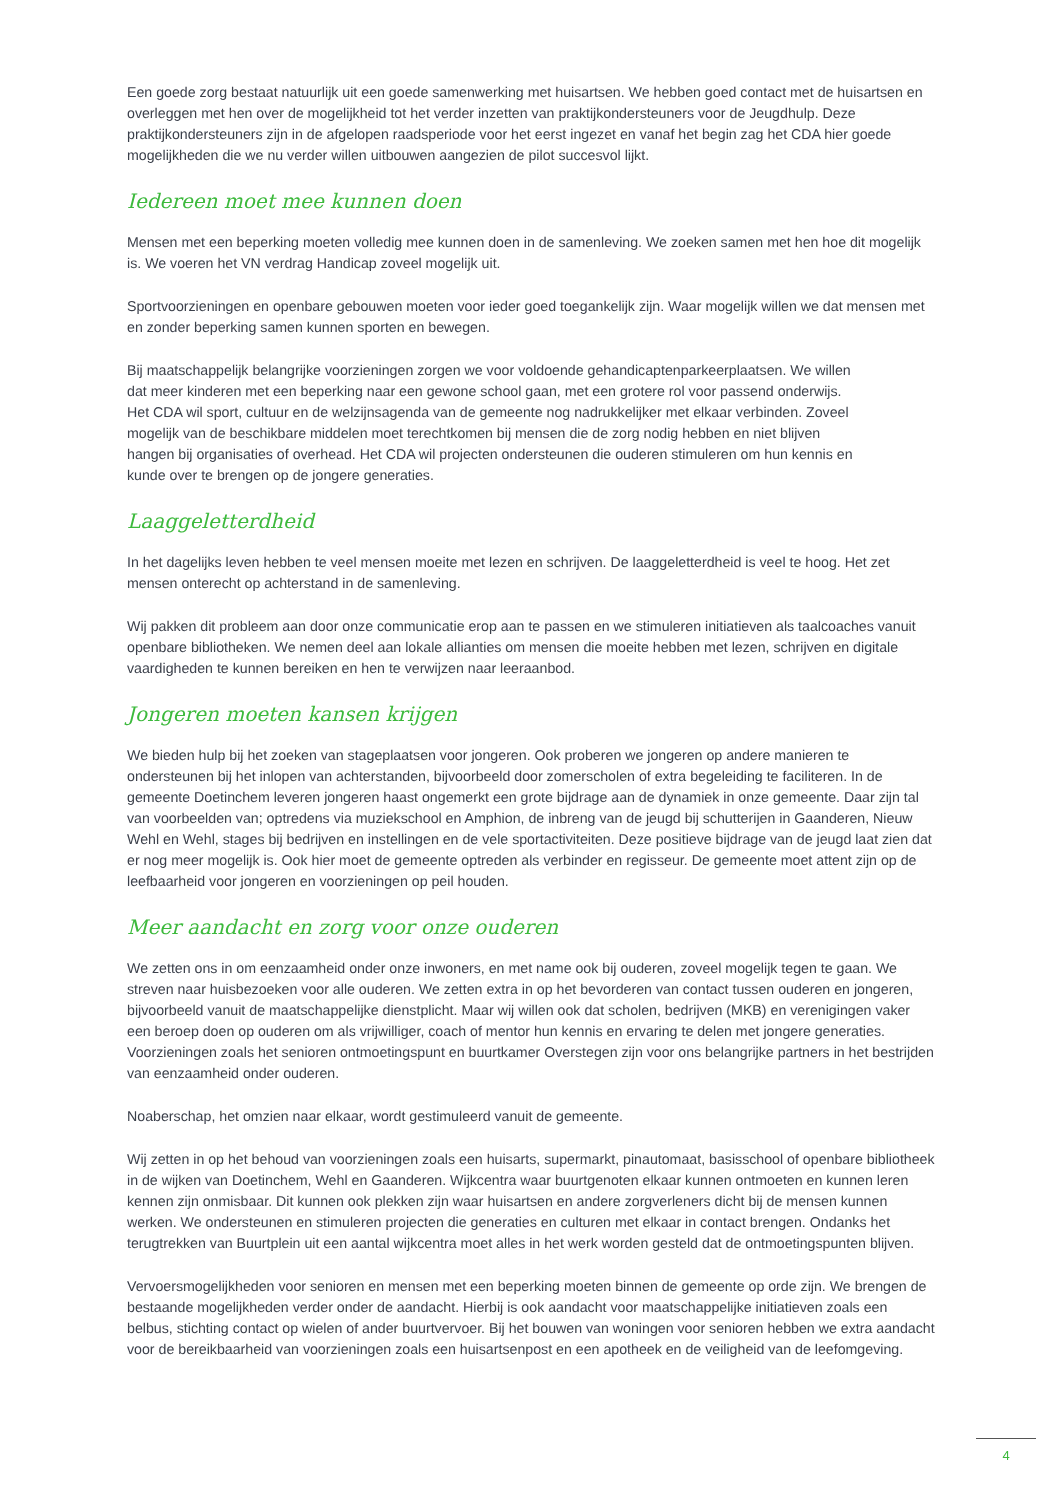Een goede zorg bestaat natuurlijk uit een goede samenwerking met huisartsen. We hebben goed contact met de huisartsen en overleggen met hen over de mogelijkheid tot het verder inzetten van praktijkondersteuners voor de Jeugdhulp. Deze praktijkondersteuners zijn in de afgelopen raadsperiode voor het eerst ingezet en vanaf het begin zag het CDA hier goede mogelijkheden die we nu verder willen uitbouwen aangezien de pilot succesvol lijkt.
Iedereen moet mee kunnen doen
Mensen met een beperking moeten volledig mee kunnen doen in de samenleving. We zoeken samen met hen hoe dit mogelijk is. We voeren het VN verdrag Handicap zoveel mogelijk uit.
Sportvoorzieningen en openbare gebouwen moeten voor ieder goed toegankelijk zijn. Waar mogelijk willen we dat mensen met en zonder beperking samen kunnen sporten en bewegen.
Bij maatschappelijk belangrijke voorzieningen zorgen we voor voldoende gehandicaptenparkeerplaatsen. We willen dat meer kinderen met een beperking naar een gewone school gaan, met een grotere rol voor passend onderwijs. Het CDA wil sport, cultuur en de welzijnsagenda van de gemeente nog nadrukkelijker met elkaar verbinden. Zoveel mogelijk van de beschikbare middelen moet terechtkomen bij mensen die de zorg nodig hebben en niet blijven hangen bij organisaties of overhead. Het CDA wil projecten ondersteunen die ouderen stimuleren om hun kennis en kunde over te brengen op de jongere generaties.
Laaggeletterdheid
In het dagelijks leven hebben te veel mensen moeite met lezen en schrijven. De laaggeletterdheid is veel te hoog. Het zet mensen onterecht op achterstand in de samenleving.
Wij pakken dit probleem aan door onze communicatie erop aan te passen en we stimuleren initiatieven als taalcoaches vanuit openbare bibliotheken. We nemen deel aan lokale allianties om mensen die moeite hebben met lezen, schrijven en digitale vaardigheden te kunnen bereiken en hen te verwijzen naar leeraanbod.
Jongeren moeten kansen krijgen
We bieden hulp bij het zoeken van stageplaatsen voor jongeren. Ook proberen we jongeren op andere manieren te ondersteunen bij het inlopen van achterstanden, bijvoorbeeld door zomerscholen of extra begeleiding te faciliteren. In de gemeente Doetinchem leveren jongeren haast ongemerkt een grote bijdrage aan de dynamiek in onze gemeente. Daar zijn tal van voorbeelden van; optredens via muziekschool en Amphion, de inbreng van de jeugd bij schutterijen in Gaanderen, Nieuw Wehl en Wehl, stages bij bedrijven en instellingen en de vele sportactiviteiten. Deze positieve bijdrage van de jeugd laat zien dat er nog meer mogelijk is. Ook hier moet de gemeente optreden als verbinder en regisseur. De gemeente moet attent zijn op de leefbaarheid voor jongeren en voorzieningen op peil houden.
Meer aandacht en zorg voor onze ouderen
We zetten ons in om eenzaamheid onder onze inwoners, en met name ook bij ouderen, zoveel mogelijk tegen te gaan. We streven naar huisbezoeken voor alle ouderen. We zetten extra in op het bevorderen van contact tussen ouderen en jongeren, bijvoorbeeld vanuit de maatschappelijke dienstplicht. Maar wij willen ook dat scholen, bedrijven (MKB) en verenigingen vaker een beroep doen op ouderen om als vrijwilliger, coach of mentor hun kennis en ervaring te delen met jongere generaties. Voorzieningen zoals het senioren ontmoetingspunt en buurtkamer Overstegen zijn voor ons belangrijke partners in het bestrijden van eenzaamheid onder ouderen.
Noaberschap, het omzien naar elkaar, wordt gestimuleerd vanuit de gemeente.
Wij zetten in op het behoud van voorzieningen zoals een huisarts, supermarkt, pinautomaat, basisschool of openbare bibliotheek in de wijken van Doetinchem, Wehl en Gaanderen. Wijkcentra waar buurtgenoten elkaar kunnen ontmoeten en kunnen leren kennen zijn onmisbaar. Dit kunnen ook plekken zijn waar huisartsen en andere zorgverleners dicht bij de mensen kunnen werken. We ondersteunen en stimuleren projecten die generaties en culturen met elkaar in contact brengen. Ondanks het terugtrekken van Buurtplein uit een aantal wijkcentra moet alles in het werk worden gesteld dat de ontmoetingspunten blijven.
Vervoersmogelijkheden voor senioren en mensen met een beperking moeten binnen de gemeente op orde zijn. We brengen de bestaande mogelijkheden verder onder de aandacht. Hierbij is ook aandacht voor maatschappelijke initiatieven zoals een belbus, stichting contact op wielen of ander buurtvervoer. Bij het bouwen van woningen voor senioren hebben we extra aandacht voor de bereikbaarheid van voorzieningen zoals een huisartsenpost en een apotheek en de veiligheid van de leefomgeving.
4